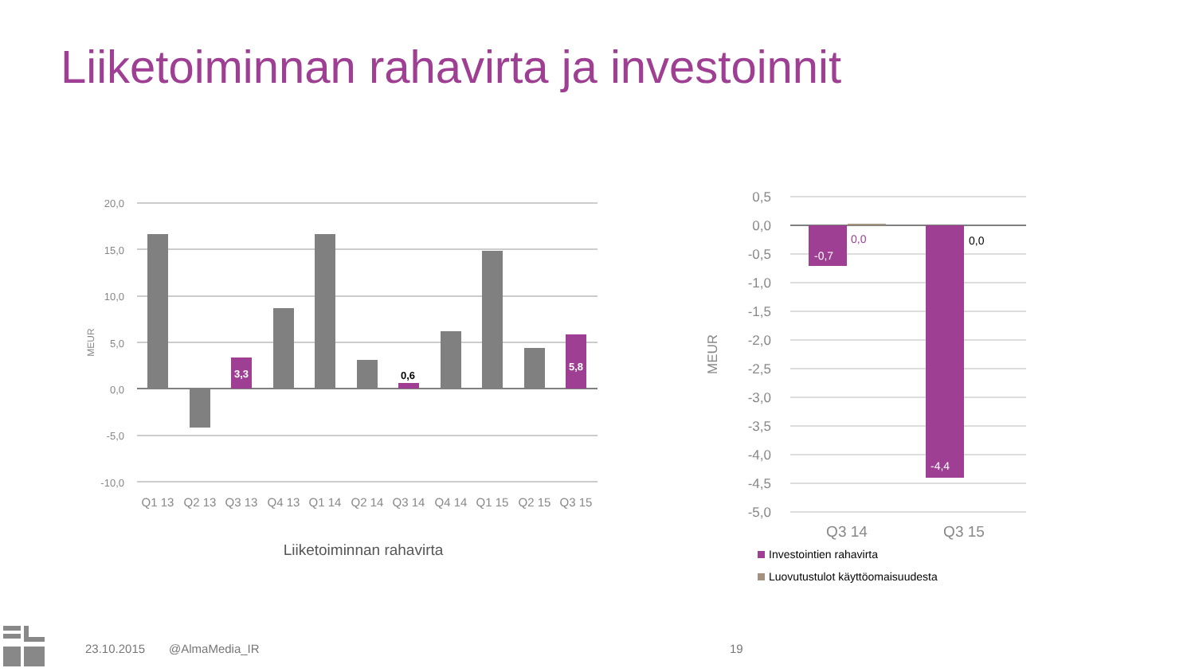Liiketoiminnan rahavirta ja investoinnit
20,0
15,0
10,0
5,0
0,0
-5,0
-10,0
MEUR
3,3
0,6
5,8
Q1 13
Q2 13
Q3 13
Q4 13
Q1 14
Q2 14
Q3 14
Q4 14
Q1 15
Q2 15
Q3 15
Liiketoiminnan rahavirta
0,5
0,0
-0,5
-1,0
-1,5
-2,0
-2,5
-3,0
-3,5
-4,0
-4,5
-5,0
MEUR
-0,7
0,0
-4,4
0,0
Q3 14
Q3 15
Investointien rahavirta
Luovutustulot käyttöomaisuudesta
23.10.2015 @AlmaMedia_IR 19